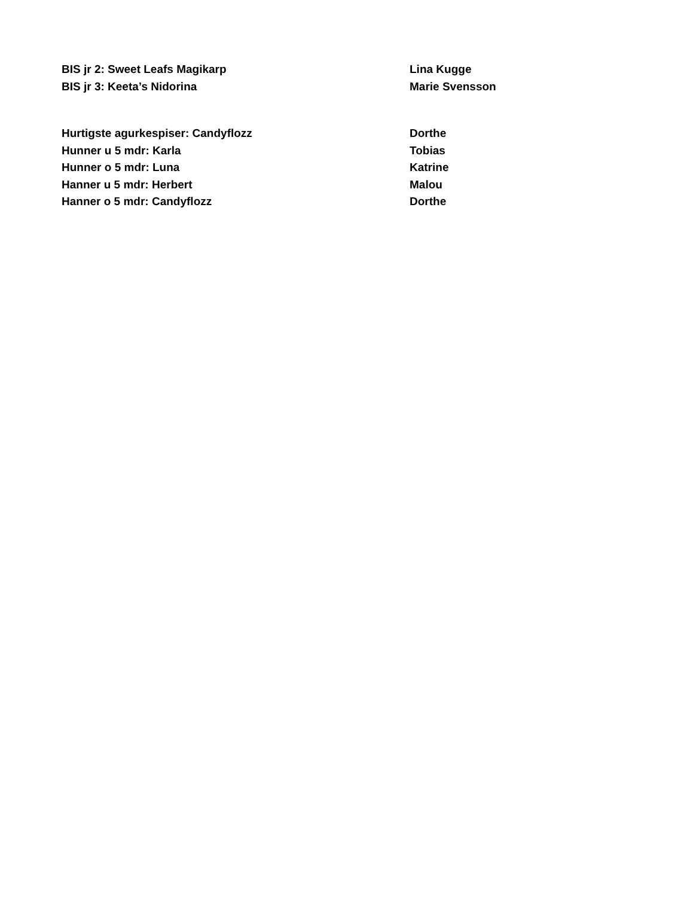BIS jr 2: Sweet Leafs Magikarp Lina Kugge
BIS jr 3: Keeta’s Nidorina Marie Svensson
Hurtigste agurkespiser: Candyflozz Dorthe
Hunner u 5 mdr: Karla Tobias
Hunner o 5 mdr: Luna Katrine
Hanner u 5 mdr: Herbert Malou
Hanner o 5 mdr: Candyflozz Dorthe